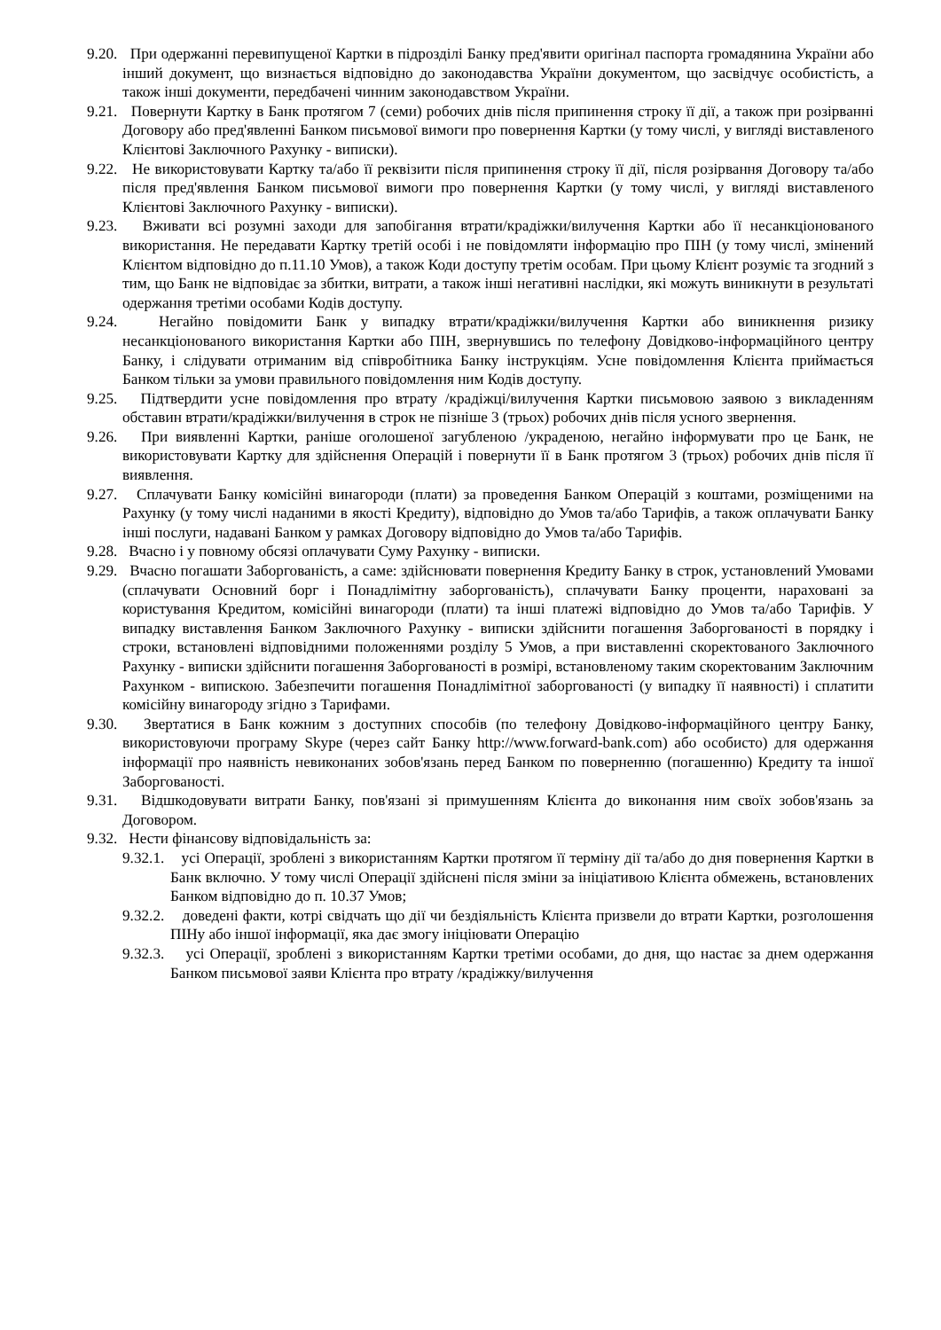9.20. При одержанні перевипущеної Картки в підрозділі Банку пред'явити оригінал паспорта громадянина України або інший документ, що визнається відповідно до законодавства України документом, що засвідчує особистість, а також інші документи, передбачені чинним законодавством України.
9.21. Повернути Картку в Банк протягом 7 (семи) робочих днів після припинення строку її дії, а також при розірванні Договору або пред'явленні Банком письмової вимоги про повернення Картки (у тому числі, у вигляді виставленого Клієнтові Заключного Рахунку - виписки).
9.22. Не використовувати Картку та/або її реквізити після припинення строку її дії, після розірвання Договору та/або після пред'явлення Банком письмової вимоги про повернення Картки (у тому числі, у вигляді виставленого Клієнтові Заключного Рахунку - виписки).
9.23. Вживати всі розумні заходи для запобігання втрати/крадіжки/вилучення Картки або її несанкціонованого використання. Не передавати Картку третій особі і не повідомляти інформацію про ПІН (у тому числі, змінений Клієнтом відповідно до п.11.10 Умов), а також Коди доступу третім особам. При цьому Клієнт розуміє та згодний з тим, що Банк не відповідає за збитки, витрати, а також інші негативні наслідки, які можуть виникнути в результаті одержання третіми особами Кодів доступу.
9.24. Негайно повідомити Банк у випадку втрати/крадіжки/вилучення Картки або виникнення ризику несанкціонованого використання Картки або ПІН, звернувшись по телефону Довідково-інформаційного центру Банку, і слідувати отриманим від співробітника Банку інструкціям. Усне повідомлення Клієнта приймається Банком тільки за умови правильного повідомлення ним Кодів доступу.
9.25. Підтвердити усне повідомлення про втрату /крадіжці/вилучення Картки письмовою заявою з викладенням обставин втрати/крадіжки/вилучення в строк не пізніше 3 (трьох) робочих днів після усного звернення.
9.26. При виявленні Картки, раніше оголошеної загубленою /украденою, негайно інформувати про це Банк, не використовувати Картку для здійснення Операцій і повернути її в Банк протягом 3 (трьох) робочих днів після її виявлення.
9.27. Сплачувати Банку комісійні винагороди (плати) за проведення Банком Операцій з коштами, розміщеними на Рахунку (у тому числі наданими в якості Кредиту), відповідно до Умов та/або Тарифів, а також оплачувати Банку інші послуги, надавані Банком у рамках Договору відповідно до Умов та/або Тарифів.
9.28. Вчасно і у повному обсязі оплачувати Суму Рахунку - виписки.
9.29. Вчасно погашати Заборгованість, а саме: здійснювати повернення Кредиту Банку в строк, установлений Умовами (сплачувати Основний борг і Понадлімітну заборгованість), сплачувати Банку проценти, нараховані за користування Кредитом, комісійні винагороди (плати) та інші платежі відповідно до Умов та/або Тарифів. У випадку виставлення Банком Заключного Рахунку - виписки здійснити погашення Заборгованості в порядку і строки, встановлені відповідними положеннями розділу 5 Умов, а при виставленні скоректованого Заключного Рахунку - виписки здійснити погашення Заборгованості в розмірі, встановленому таким скоректованим Заключним Рахунком - випискою. Забезпечити погашення Понадлімітної заборгованості (у випадку її наявності) і сплатити комісійну винагороду згідно з Тарифами.
9.30. Звертатися в Банк кожним з доступних способів (по телефону Довідково-інформаційного центру Банку, використовуючи програму Skype (через сайт Банку http://www.forward-bank.com) або особисто) для одержання інформації про наявність невиконаних зобов'язань перед Банком по поверненню (погашенню) Кредиту та іншої Заборгованості.
9.31. Відшкодовувати витрати Банку, пов'язані зі примушенням Клієнта до виконання ним своїх зобов'язань за Договором.
9.32. Нести фінансову відповідальність за:
9.32.1. усі Операції, зроблені з використанням Картки протягом її терміну дії та/або до дня повернення Картки в Банк включно. У тому числі Операції здійснені після зміни за ініціативою Клієнта обмежень, встановлених Банком відповідно до п. 10.37 Умов;
9.32.2. доведені факти, котрі свідчать що дії чи бездіяльність Клієнта призвели до втрати Картки, розголошення ПІНу або іншої інформації, яка дає змогу ініціювати Операцію
9.32.3. усі Операції, зроблені з використанням Картки третіми особами, до дня, що настає за днем одержання Банком письмової заяви Клієнта про втрату /крадіжку/вилучення